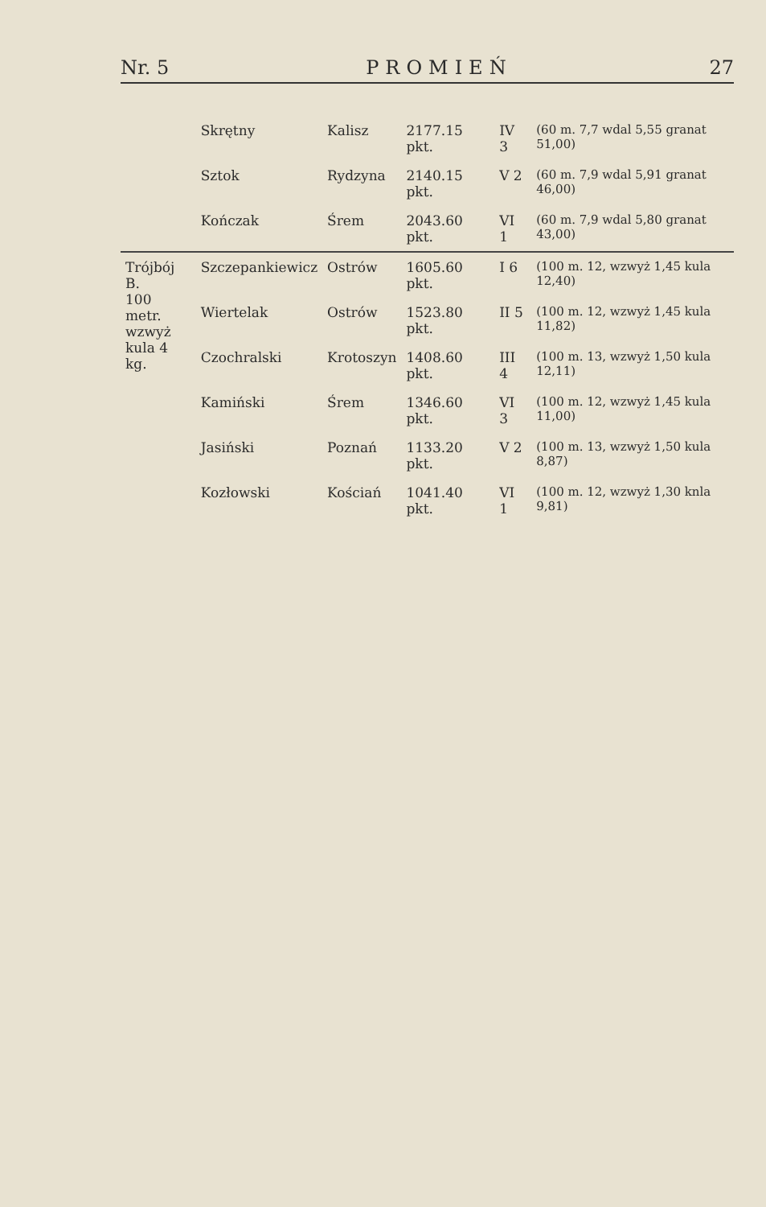Nr. 5 PROMIEŃ 27
| | Skrętny | Kalisz | 2177.15 pkt. | IV 3 | (60 m. 7,7 wdal 5,55 granat 51,00) |
| | Sztok | Rydzyna | 2140.15 pkt. | V 2 | (60 m. 7,9 wdal 5,91 granat 46,00) |
| | Kończak | Śrem | 2043.60 pkt. | VI 1 | (60 m. 7,9 wdal 5,80 granat 43,00) |
| Trójbój B. 100 metr. wzwyż kula 4 kg. | Szczepankiewicz | Ostrów | 1605.60 pkt. | I 6 | (100 m. 12, wzwyż 1,45 kula 12,40) |
| | Wiertelak | Ostrów | 1523.80 pkt. | II 5 | (100 m. 12, wzwyż 1,45 kula 11,82) |
| | Czochralski | Krotoszyn | 1408.60 pkt. | III 4 | (100 m. 13, wzwyż 1,50 kula 12,11) |
| | Kamiński | Śrem | 1346.60 pkt. | VI 3 | (100 m. 12, wzwyż 1,45 kula 11,00) |
| | Jasiński | Poznań | 1133.20 pkt. | V 2 | (100 m. 13, wzwyż 1,50 kula 8,87) |
| | Kozłowski | Kościań | 1041.40 pkt. | VI 1 | (100 m. 12, wzwyż 1,30 knla 9,81) |